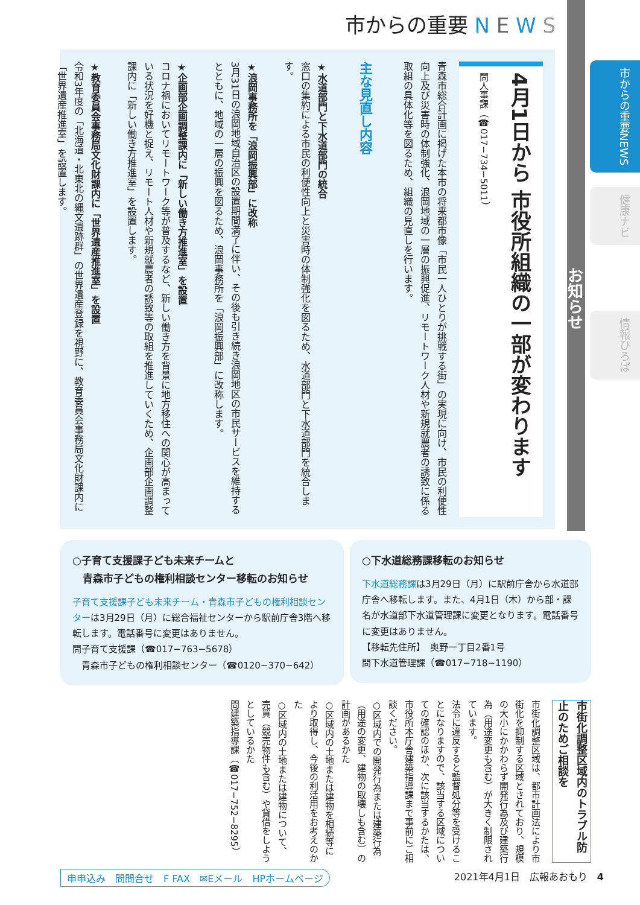市からの重要 N E W S
市からの重要NEWS
健康ナビ
情報ひろば
お知らせ
4月1日から 市役所組織の一部が変わります
問人事課（☎017−734−5011）
青森市総合計画に掲げた本市の将来都市像「市民一人ひとりが挑戦する街」の実現に向け、市民の利便性向上及び災害時の体制強化、浪岡地域の一層の振興促進、リモートワーク人材や新規就農者の誘致に係る取組の具体化等を図るため、組織の見直しを行います。
主な見直し内容
★水道部門と下水道部門の統合
窓口の集約による市民の利便性向上と災害時の体制強化を図るため、水道部門と下水道部門を統合します。
★浪岡事務所を「浪岡振興部」に改称
3月31日の浪岡地域自治区の設置期間満了に伴い、その後も引き続き浪岡地区の市民サービスを維持するとともに、地域の一層の振興を図るため、浪岡事務所を「浪岡振興部」に改称します。
★企画部企画調整課内に「新しい働き方推進室」を設置
コロナ禍においてリモートワーク等が普及するなど、新しい働き方を背景に地方移住への関心が高まっている状況を好機と捉え、リモート人材や新規就農者の誘致等の取組を推進していくため、企画部企画調整課内に「新しい働き方推進室」を設置します。
★教育委員会事務局文化財課内に「世界遺産推進室」を設置
令和3年度の「北海道・北東北の縄文遺跡群」の世界遺産登録を視野に、教育委員会事務局文化財課内に「世界遺産推進室」を設置します。
○子育て支援課子ども未来チームと
　青森市子どもの権利相談センター移転のお知らせ
子育て支援課子ども未来チーム・青森市子どもの権利相談センターは3月29日（月）に総合福祉センターから駅前庁舎3階へ移転します。電話番号に変更はありません。
問子育て支援課（☎017−763−5678）
　青森市子どもの権利相談センター（☎0120−370−642）
○下水道総務課移転のお知らせ
下水道総務課は3月29日（月）に駅前庁舎から水道部庁舎へ移転します。また、4月1日（木）から部・課名が水道部下水道管理課に変更となります。電話番号に変更はありません。
【移転先住所】　奥野一丁目2番1号
問下水道管理課（☎017−718−1190）
市街化調整区域内のトラブル防止のためご相談を
市街化調整区域は、都市計画法により市街化を抑制する区域とされており、規模の大小にかかわらず開発行為及び建築行為（用途変更も含む）が大きく制限されています。
法令に違反すると監督処分等を受けることになりますので、該当する区域についての確認のほか、次に該当するかたは、市役所本庁舎建築指導課まで事前にご相談ください。
○区域内での開発行為または建築行為（用途の変更、建物の取壊しも含む）の計画があるかた
○区域内の土地または建物を相続等により取得し、今後の利活用をお考えのかた
○区域内の土地または建物について、売買（競売物件も含む）や貸借をしようとしているかた
問建築指導課（☎017−752−8295）
申申込み　問問合せ　F FAX　✉Eメール　HPホームページ 2021年4月1日　広報あおもり　4